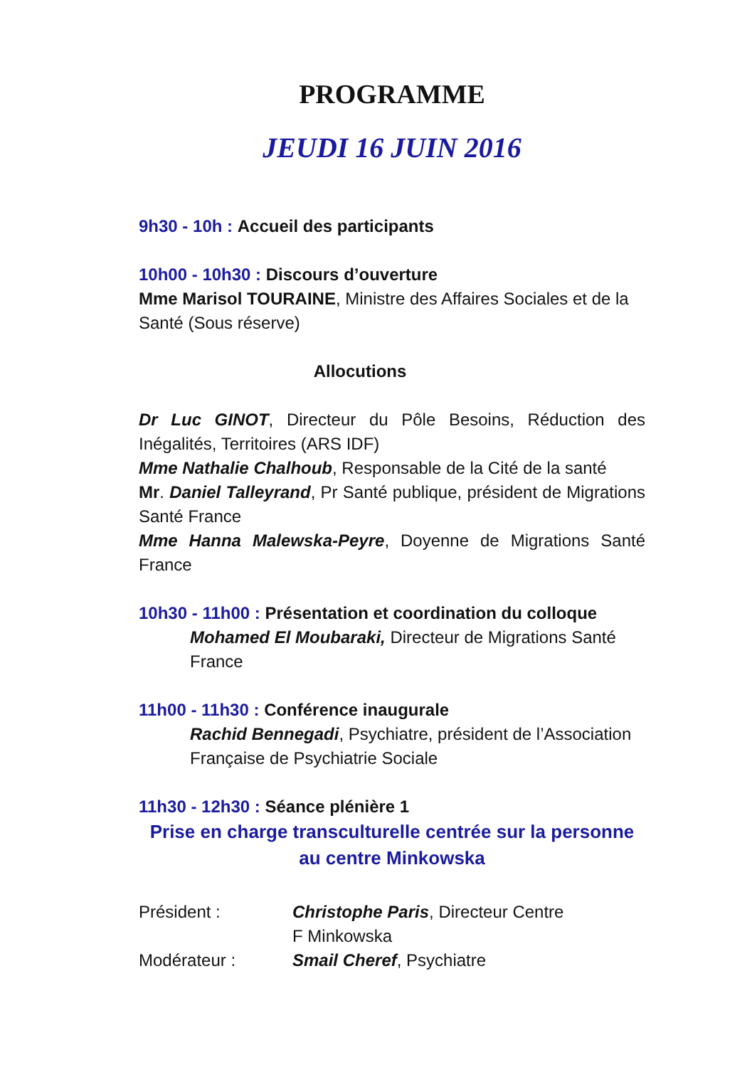PROGRAMME
JEUDI 16 JUIN 2016
9h30 - 10h : Accueil des participants
10h00 - 10h30 : Discours d’ouverture
Mme Marisol TOURAINE, Ministre des Affaires Sociales et de la Santé (Sous réserve)
Allocutions
Dr Luc GINOT, Directeur du Pôle Besoins, Réduction des Inégalités, Territoires (ARS IDF)
Mme Nathalie Chalhoub, Responsable de la Cité de la santé
Mr. Daniel Talleyrand, Pr Santé publique, président de Migrations Santé France
Mme Hanna Malewska-Peyre, Doyenne de Migrations Santé France
10h30 - 11h00 : Présentation et coordination du colloque
Mohamed El Moubaraki, Directeur de Migrations Santé France
11h00 - 11h30 : Conférence inaugurale
Rachid Bennegadi, Psychiatre, président de l’Association Française de Psychiatrie Sociale
11h30 - 12h30 : Séance plénière 1
Prise en charge transculturelle centrée sur la personne au centre Minkowska
Président : Christophe Paris, Directeur Centre
F Minkowska
Modérateur : Smail Cheref, Psychiatre